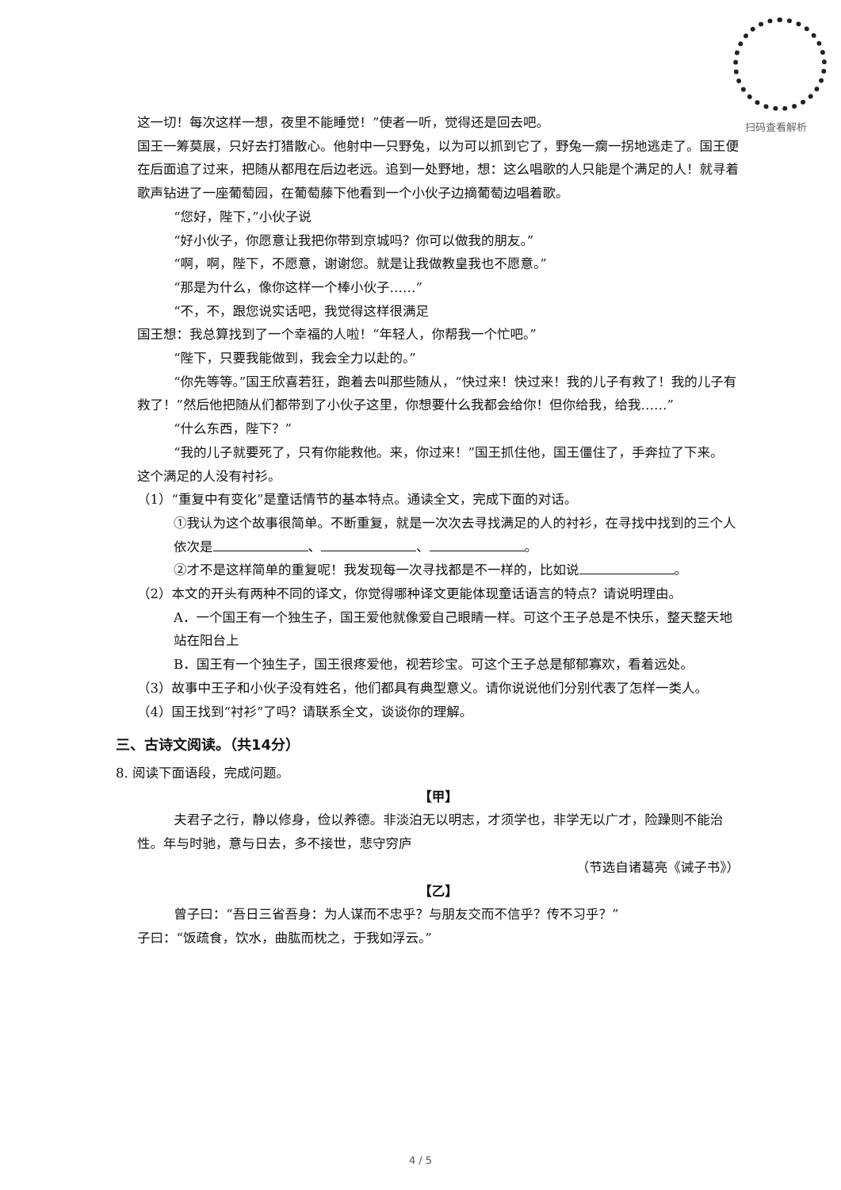扫码查看解析
这一切！每次这样一想，夜里不能睡觉！”使者一听，觉得还是回去吧。
国王一筹莫展，只好去打猎散心。他射中一只野兔，以为可以抓到它了，野兔一瘸一拐地逃走了。国王便在后面追了过来，把随从都甩在后边老远。追到一处野地，想：这么唱歌的人只能是个满足的人！就寻着歌声钻进了一座葡萄园，在葡萄藤下他看到一个小伙子边摘葡萄边唱着歌。
“您好，陛下，”小伙子说
“好小伙子，你愿意让我把你带到京城吗？你可以做我的朋友。”
“啊，啊，陛下，不愿意，谢谢您。就是让我做教皇我也不愿意。”
“那是为什么，像你这样一个棒小伙子……”
“不，不，跟您说实话吧，我觉得这样很满足
国王想：我总算找到了一个幸福的人啦！“年轻人，你帮我一个忙吧。”
“陛下，只要我能做到，我会全力以赴的。”
“你先等等。”国王欣喜若狂，跑着去叫那些随从，“快过来！快过来！我的儿子有救了！我的儿子有救了！”然后他把随从们都带到了小伙子这里，你想要什么我都会给你！但你给我，给我……”
“什么东西，陛下？”
“我的儿子就要死了，只有你能救他。来，你过来！”国王抓住他，国王僵住了，手奔拉了下来。
这个满足的人没有衬衫。
（1）“重复中有变化”是童话情节的基本特点。通读全文，完成下面的对话。
①我认为这个故事很简单。不断重复，就是一次次去寻找满足的人的衬衫，在寻找中找到的三个人依次是 、 、 。
②才不是这样简单的重复呢！我发现每一次寻找都是不一样的，比如说 。
（2）本文的开头有两种不同的译文，你觉得哪种译文更能体现童话语言的特点？请说明理由。
A．一个国王有一个独生子，国王爱他就像爱自己眼睛一样。可这个王子总是不快乐，整天整天地站在阳台上
B．国王有一个独生子，国王很疼爱他，视若珍宝。可这个王子总是郁郁寡欢，看着远处。
（3）故事中王子和小伙子没有姓名，他们都具有典型意义。请你说说他们分别代表了怎样一类人。
（4）国王找到“衬衫”了吗？请联系全文，谈谈你的理解。
三、古诗文阅读。（共14分）
8. 阅读下面语段，完成问题。
【甲】
夫君子之行，静以修身，俭以养德。非淡泊无以明志，才须学也，非学无以广才，险躁则不能治性。年与时驰，意与日去，多不接世，悲守穷庐
（节选自诸葛亮《诫子书》）
【乙】
曾子曰：“吾日三省吾身：为人谋而不忠乎？与朋友交而不信乎？传不习乎？”
子曰：“饭疏食，饮水，曲肱而枕之，于我如浮云。”
4 / 5